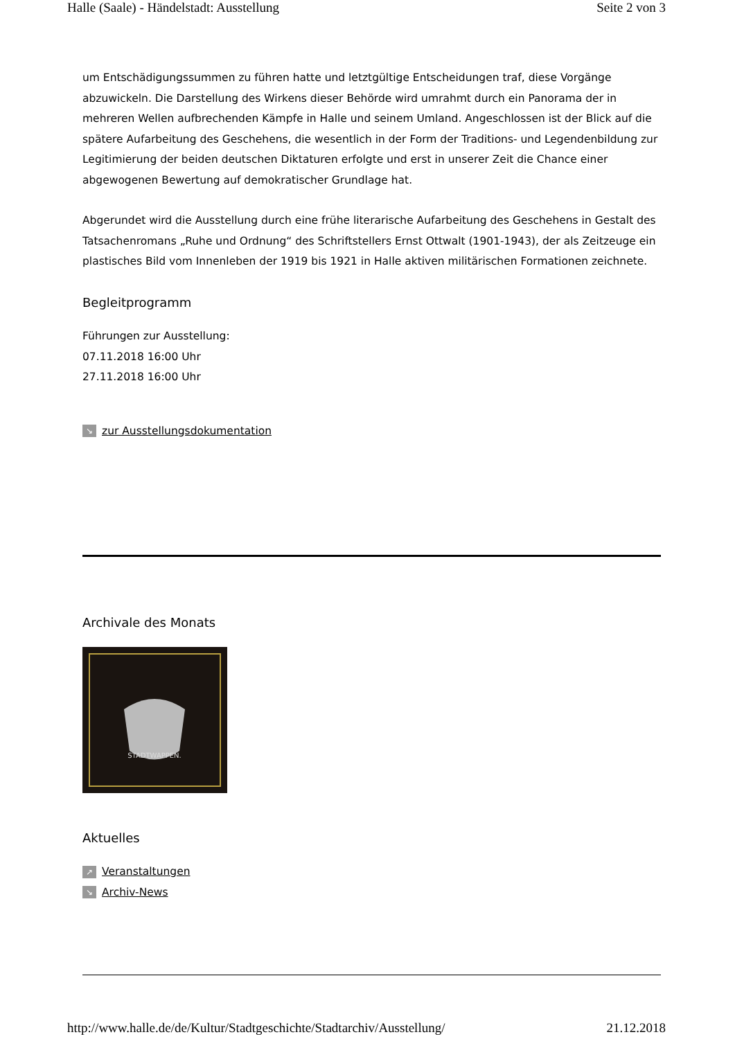Halle (Saale) - Händelstadt: Ausstellung Seite 2 von 3
um Entschädigungssummen zu führen hatte und letztgültige Entscheidungen traf, diese Vorgänge abzuwickeln. Die Darstellung des Wirkens dieser Behörde wird umrahmt durch ein Panorama der in mehreren Wellen aufbrechenden Kämpfe in Halle und seinem Umland. Angeschlossen ist der Blick auf die spätere Aufarbeitung des Geschehens, die wesentlich in der Form der Traditions- und Legendenbildung zur Legitimierung der beiden deutschen Diktaturen erfolgte und erst in unserer Zeit die Chance einer abgewogenen Bewertung auf demokratischer Grundlage hat.
Abgerundet wird die Ausstellung durch eine frühe literarische Aufarbeitung des Geschehens in Gestalt des Tatsachenromans „Ruhe und Ordnung“ des Schriftstellers Ernst Ottwalt (1901-1943), der als Zeitzeuge ein plastisches Bild vom Innenleben der 1919 bis 1921 in Halle aktiven militärischen Formationen zeichnete.
Begleitprogramm
Führungen zur Ausstellung:
07.11.2018 16:00 Uhr
27.11.2018 16:00 Uhr
↘ zur Ausstellungsdokumentation
Archivale des Monats
STADTWAPPEN.
Aktuelles
↗ Veranstaltungen
↘ Archiv-News
http://www.halle.de/de/Kultur/Stadtgeschichte/Stadtarchiv/Ausstellung/ 21.12.2018